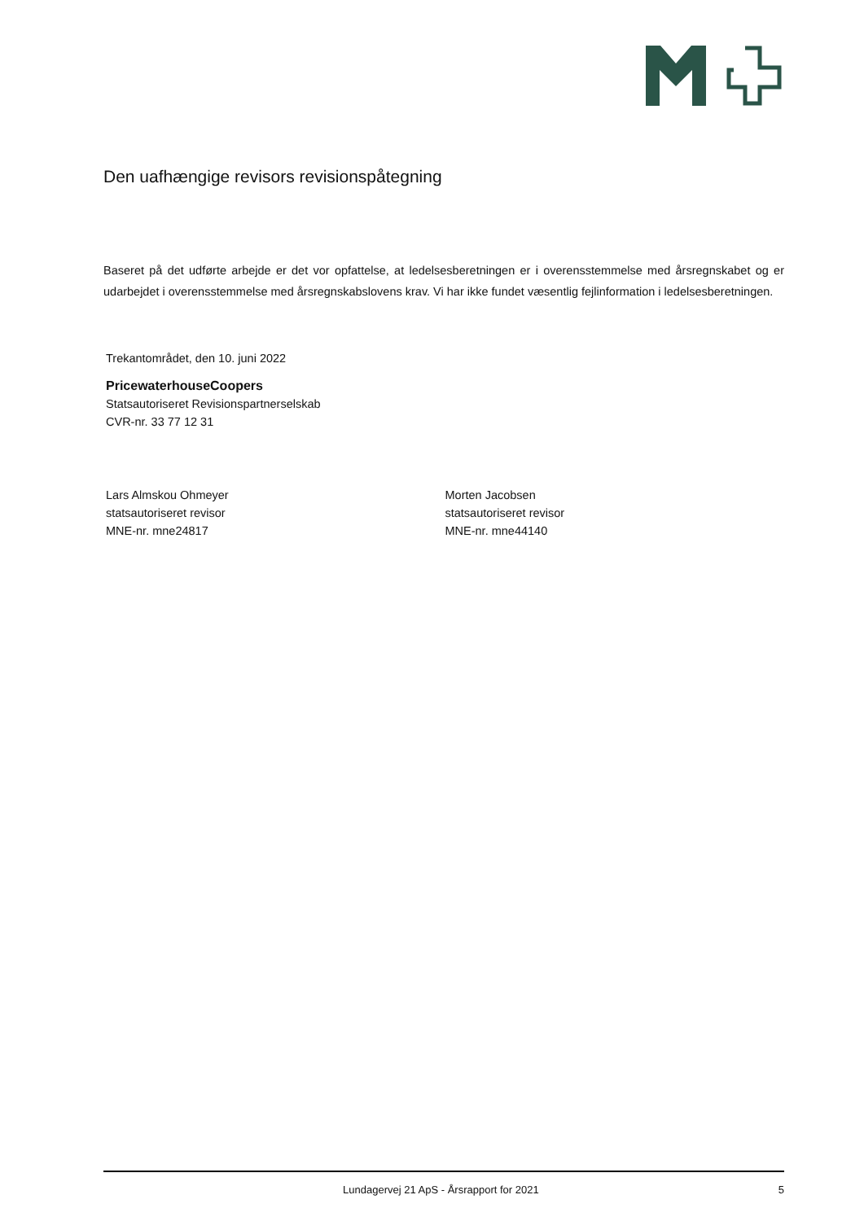Den uafhængige revisors revisionspåtegning
Baseret på det udførte arbejde er det vor opfattelse, at ledelsesberetningen er i overensstemmelse med årsregnskabet og er udarbejdet i overensstemmelse med årsregnskabslovens krav. Vi har ikke fundet væsentlig fejlinformation i ledelsesberetningen.
Trekantområdet, den 10. juni 2022
PricewaterhouseCoopers
Statsautoriseret Revisionspartnerselskab
CVR-nr. 33 77 12 31
Lars Almskou Ohmeyer
statsautoriseret revisor
MNE-nr. mne24817
Morten Jacobsen
statsautoriseret revisor
MNE-nr. mne44140
Lundagervej 21 ApS - Årsrapport for 2021 5